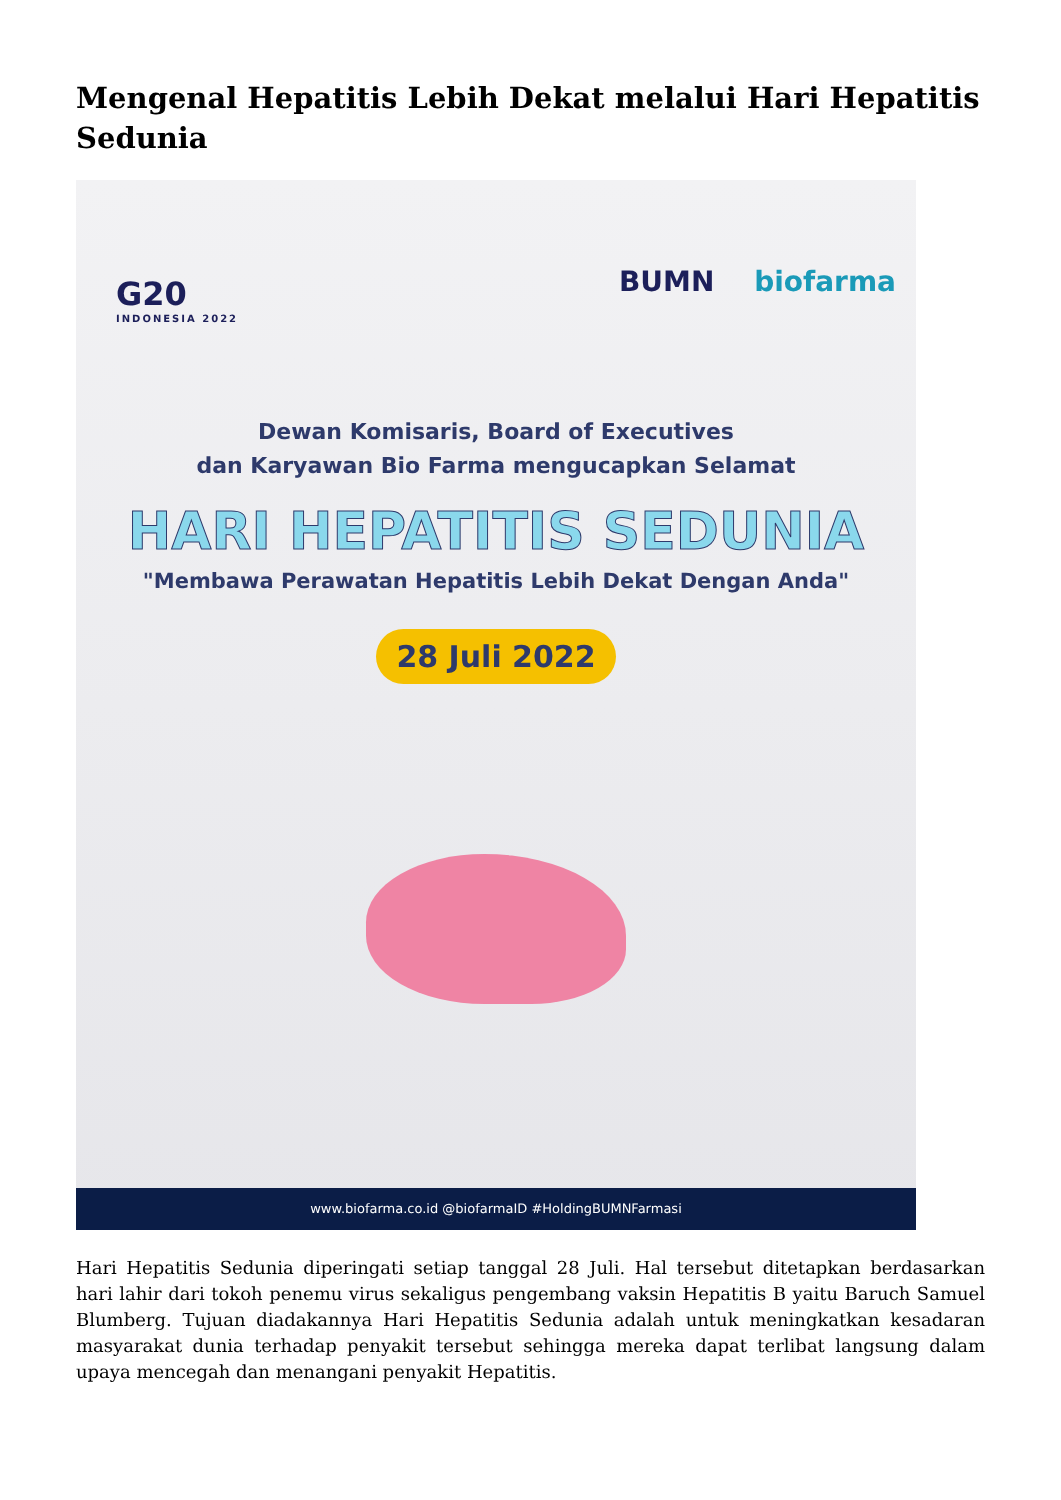Mengenal Hepatitis Lebih Dekat melalui Hari Hepatitis Sedunia
G20
INDONESIA 2022
BUMN biofarma
Dewan Komisaris, Board of Executives
dan Karyawan Bio Farma mengucapkan Selamat
HARI HEPATITIS SEDUNIA
"Membawa Perawatan Hepatitis Lebih Dekat Dengan Anda"
28 Juli 2022
www.biofarma.co.id @biofarmaID #HoldingBUMNFarmasi
Hari Hepatitis Sedunia diperingati setiap tanggal 28 Juli. Hal tersebut ditetapkan berdasarkan hari lahir dari tokoh penemu virus sekaligus pengembang vaksin Hepatitis B yaitu Baruch Samuel Blumberg. Tujuan diadakannya Hari Hepatitis Sedunia adalah untuk meningkatkan kesadaran masyarakat dunia terhadap penyakit tersebut sehingga mereka dapat terlibat langsung dalam upaya mencegah dan menangani penyakit Hepatitis.